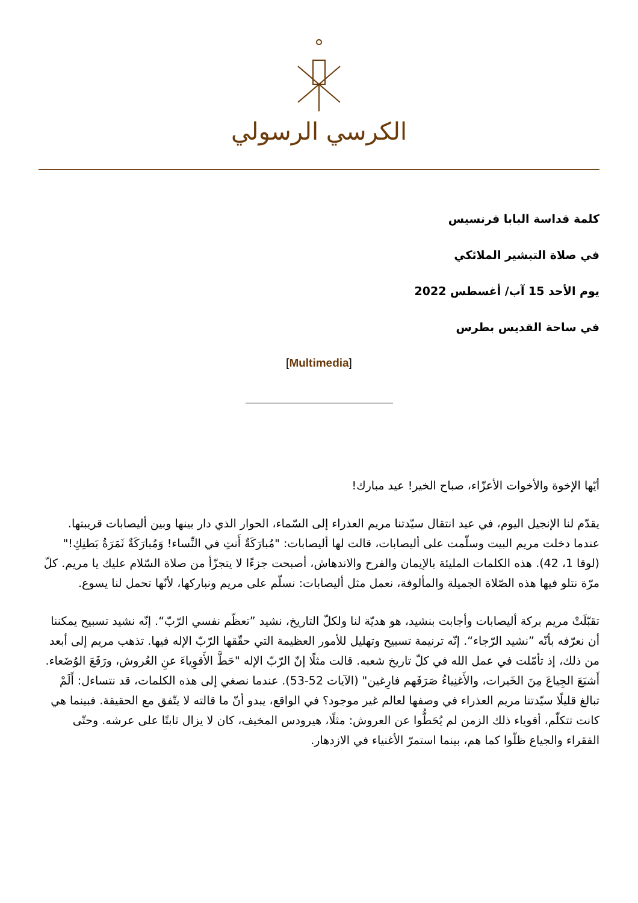الكرسي الرسولي
كلمة قداسة البابا فرنسيس
في صلاة التبشير الملائكي
يوم الأحد 15 آب/ أغسطس 2022
في ساحة القديس بطرس
[Multimedia]
أيّها الإخوة والأخوات الأعزّاء، صباح الخير! عيد مبارك!
يقدّم لنا الإنجيل اليوم، في عيد انتقال سيّدتنا مريم العذراء إلى السّماء، الحوار الذي دار بينها وبين أليصابات قريبتها. عندما دخلت مريم البيت وسلّمت على أليصابات، قالت لها أليصابات: "مُبارَكَةٌ أَنتِ في النِّساء! وَمُبارَكَةٌ ثَمَرَةُ بَطنِكِ!" (لوقا 1، 42). هذه الكلمات المليئة بالإيمان والفرح والاندهاش، أصبحت جزءًا لا يتجزّأ من صلاة السّلام عليك يا مريم. كلّ مرّة نتلو فيها هذه الصّلاة الجميلة والمألوفة، نعمل مثل أليصابات: نسلّم على مريم ونباركها، لأنّها تحمل لنا يسوع.
تقبّلَتْ مريم بركة أليصابات وأجابت بنشيد، هو هديّة لنا ولكلّ التاريخ، نشيد ”تعظّم نفسي الرّبّ“. إنّه نشيد تسبيح يمكننا أن نعرّفه بأنّه ”نشيد الرّجاء“. إنّه ترنيمة تسبيح وتهليل للأمور العظيمة التي حقّقها الرّبّ الإله فيها. تذهب مريم إلى أبعد من ذلك، إذ تأمّلت في عمل الله في كلّ تاريخ شعبه. قالت مثلًا إنّ الرّبّ الإله "حَطَّ الأَقوِياءَ عنِ العُروش، ورَفَعَ الوُضَعاء. أَشبَعَ الجِياعَ مِنَ الخَيرات، والأَغنِياءُ صَرَفَهم فارِغين" (الآيات 52-53). عندما نصغي إلى هذه الكلمات، قد نتساءل: أَلَمْ تبالغ قليلًا سيّدتنا مريم العذراء في وصفها لعالم غير موجود؟ في الواقع، يبدو أنّ ما قالته لا يتّفق مع الحقيقة. فبينما هي كانت تتكلّم، أقوياء ذلك الزمن لم يُحَطُّوا عن العروش: مثلًا، هيرودس المخيف، كان لا يزال ثابتًا على عرشه. وحتّى الفقراء والجياع ظلّوا كما هم، بينما استمرّ الأغنياء في الازدهار.